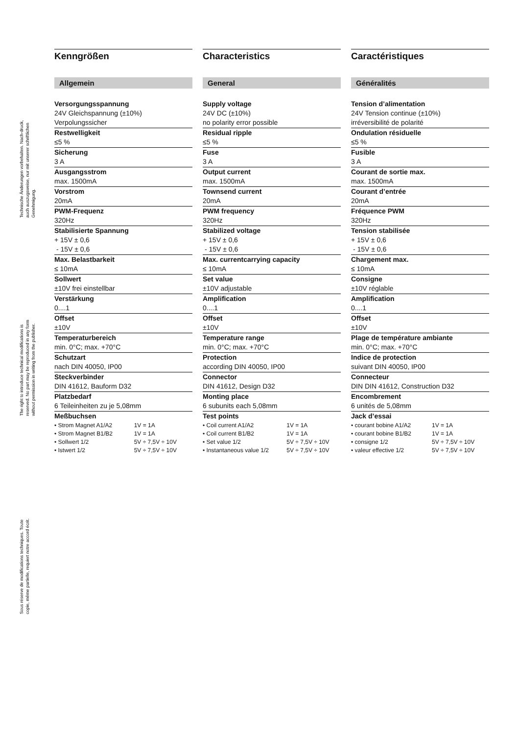Technische Änderungen vorbehalten. Nach-druck, auch auszugsweise, nur mit unserer schriftlichen Genehmigung.
The right to introduce technical modifications is reserved. No part may be reproduced in any form without permission in writing from the publisher.
Sous réserve de modifications techniques. Toute copie, même partielle, requiert notre accord écrit.
Kenngrößen
Allgemein
Versorgungsspannung
24V Gleichspannung (±10%)
Verpolungssicher
Restwelligkeit
≤5 %
Sicherung
3 A
Ausgangsstrom
max. 1500mA
Vorstrom
20mA
PWM-Frequenz
320Hz
Stabilisierte Spannung
+ 15V ± 0,6
- 15V ± 0,6
Max. Belastbarkeit
≤ 10mA
Sollwert
±10V frei einstellbar
Verstärkung
0....1
Offset
±10V
Temperaturbereich
min. 0°C; max. +70°C
Schutzart
nach DIN 40050, IP00
Steckverbinder
DIN 41612, Bauform D32
Platzbedarf
6 Teileinheiten zu je 5,08mm
Meßbuchsen
| • Strom Magnet A1/A2 | 1V = 1A |
| • Strom Magnet B1/B2 | 1V = 1A |
| • Sollwert 1/2 | 5V ÷ 7,5V ÷ 10V |
| • Istwert 1/2 | 5V ÷ 7,5V ÷ 10V |
Characteristics
General
Supply voltage
24V DC (±10%)
no polarity error possible
Residual ripple
≤5 %
Fuse
3 A
Output current
max. 1500mA
Townsend current
20mA
PWM frequency
320Hz
Stabilized voltage
+ 15V ± 0,6
- 15V ± 0,6
Max. currentcarrying capacity
≤ 10mA
Set value
±10V adjustable
Amplification
0....1
Offset
±10V
Temperature range
min. 0°C; max. +70°C
Protection
according DIN 40050, IP00
Connector
DIN 41612, Design D32
Monting place
6 subunits each 5,08mm
Test points
| • Coil current A1/A2 | 1V = 1A |
| • Coil current B1/B2 | 1V = 1A |
| • Set value 1/2 | 5V ÷ 7,5V ÷ 10V |
| • Instantaneous value 1/2 | 5V ÷ 7,5V ÷ 10V |
Caractéristiques
Généralités
Tension d’alimentation
24V Tension continue (±10%)
irréversibilité de polarité
Ondulation résiduelle
≤5 %
Fusible
3 A
Courant de sortie max.
max. 1500mA
Courant d’entrée
20mA
Fréquence PWM
320Hz
Tension stabilisée
+ 15V ± 0,6
- 15V ± 0,6
Chargement max.
≤ 10mA
Consigne
±10V réglable
Amplification
0....1
Offset
±10V
Plage de température ambiante
min. 0°C; max. +70°C
Indice de protection
suivant DIN 40050, IP00
Connecteur
DIN DIN 41612, Construction D32
Encombrement
6 unités de 5,08mm
Jack d’essai
| • courant bobine A1/A2 | 1V = 1A |
| • courant bobine B1/B2 | 1V = 1A |
| • consigne 1/2 | 5V ÷ 7,5V ÷ 10V |
| • valeur effective 1/2 | 5V ÷ 7,5V ÷ 10V |